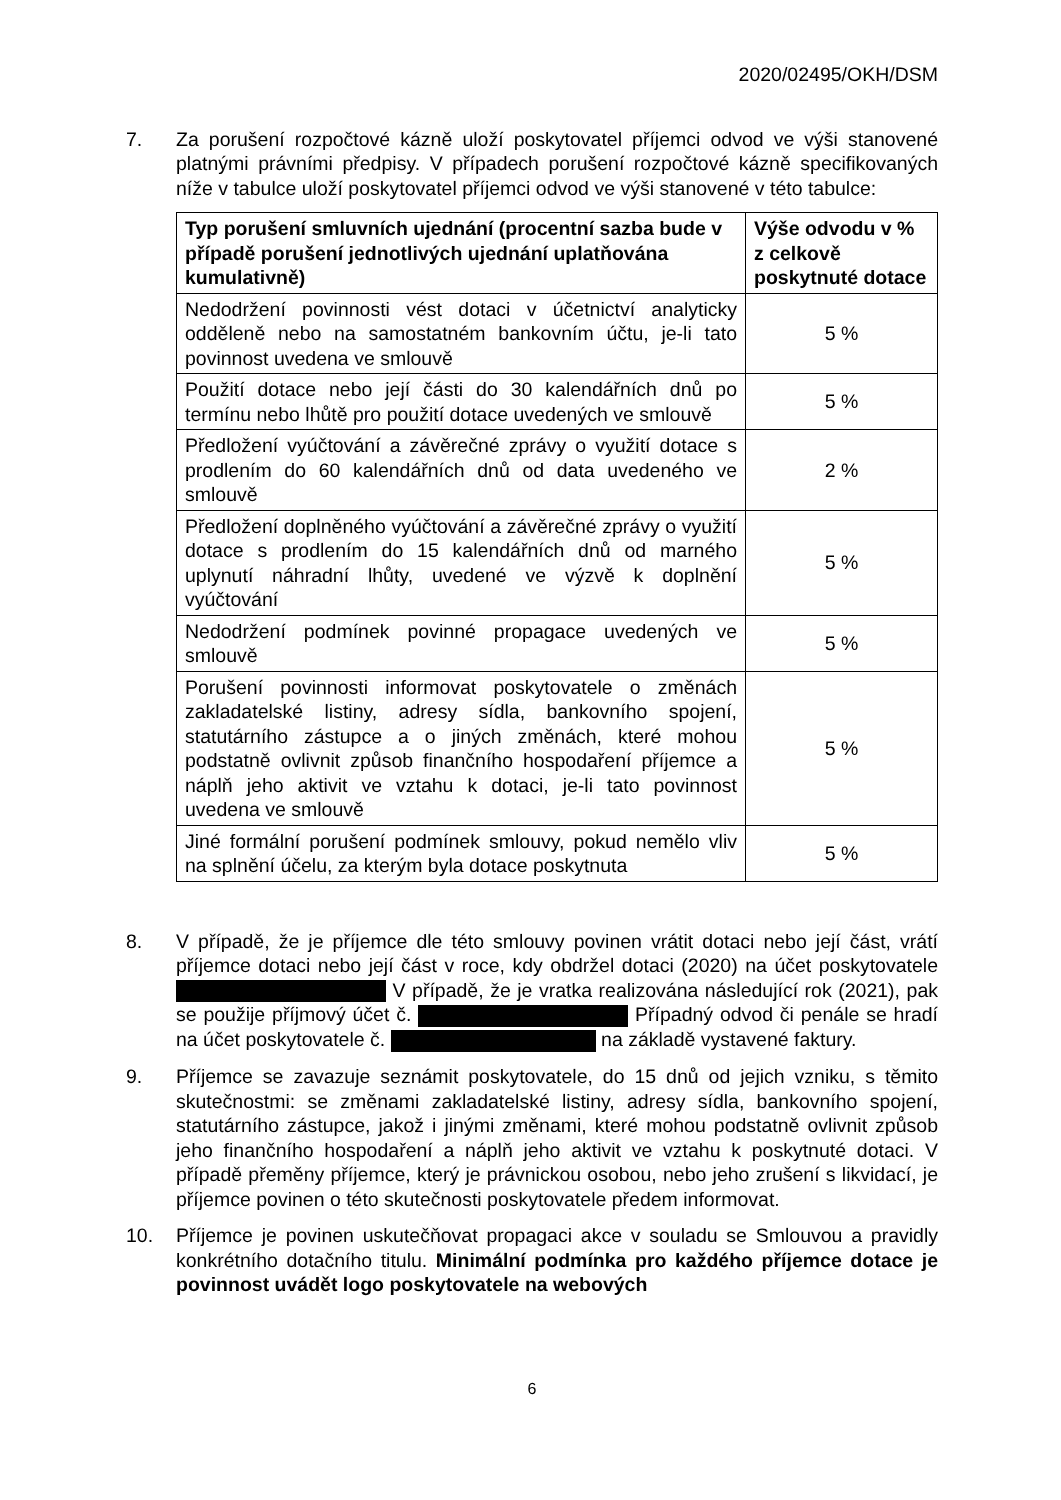2020/02495/OKH/DSM
7. Za porušení rozpočtové kázně uloží poskytovatel příjemci odvod ve výši stanovené platnými právními předpisy. V případech porušení rozpočtové kázně specifikovaných níže v tabulce uloží poskytovatel příjemci odvod ve výši stanovené v této tabulce:
| Typ porušení smluvních ujednání (procentní sazba bude v případě porušení jednotlivých ujednání uplatňována kumulativně) | Výše odvodu v % z celkově poskytnuté dotace |
| --- | --- |
| Nedodržení povinnosti vést dotaci v účetnictví analyticky odděleně nebo na samostatném bankovním účtu, je-li tato povinnost uvedena ve smlouvě | 5 % |
| Použití dotace nebo její části do 30 kalendářních dnů po termínu nebo lhůtě pro použití dotace uvedených ve smlouvě | 5 % |
| Předložení vyúčtování a závěrečné zprávy o využití dotace s prodlením do 60 kalendářních dnů od data uvedeného ve smlouvě | 2 % |
| Předložení doplněného vyúčtování a závěrečné zprávy o využití dotace s prodlením do 15 kalendářních dnů od marného uplynutí náhradní lhůty, uvedené ve výzvě k doplnění vyúčtování | 5 % |
| Nedodržení podmínek povinné propagace uvedených ve smlouvě | 5 % |
| Porušení povinnosti informovat poskytovatele o změnách zakladatelské listiny, adresy sídla, bankovního spojení, statutárního zástupce a o jiných změnách, které mohou podstatně ovlivnit způsob finančního hospodaření příjemce a náplň jeho aktivit ve vztahu k dotaci, je-li tato povinnost uvedena ve smlouvě | 5 % |
| Jiné formální porušení podmínek smlouvy, pokud nemělo vliv na splnění účelu, za kterým byla dotace poskytnuta | 5 % |
8. V případě, že je příjemce dle této smlouvy povinen vrátit dotaci nebo její část, vrátí příjemce dotaci nebo její část v roce, kdy obdržel dotaci (2020) na účet poskytovatele V případě, že je vratka realizována následující rok (2021), pak se použije příjmový účet č. Případný odvod či penále se hradí na účet poskytovatele č. na základě vystavené faktury.
9. Příjemce se zavazuje seznámit poskytovatele, do 15 dnů od jejich vzniku, s těmito skutečnostmi: se změnami zakladatelské listiny, adresy sídla, bankovního spojení, statutárního zástupce, jakož i jinými změnami, které mohou podstatně ovlivnit způsob jeho finančního hospodaření a náplň jeho aktivit ve vztahu k poskytnuté dotaci. V případě přeměny příjemce, který je právnickou osobou, nebo jeho zrušení s likvidací, je příjemce povinen o této skutečnosti poskytovatele předem informovat.
10. Příjemce je povinen uskutečňovat propagaci akce v souladu se Smlouvou a pravidly konkrétního dotačního titulu. Minimální podmínka pro každého příjemce dotace je povinnost uvádět logo poskytovatele na webových
6